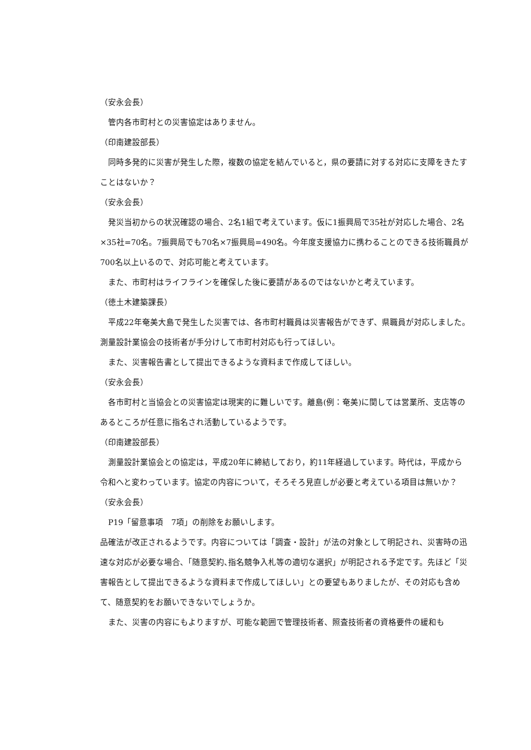（安永会長）
管内各市町村との災害協定はありません。
（印南建設部長）
同時多発的に災害が発生した際，複数の協定を結んでいると，県の要請に対する対応に支障をきたすことはないか？
（安永会長）
発災当初からの状況確認の場合、2名1組で考えています。仮に1振興局で35社が対応した場合、2名×35社=70名。7振興局でも70名×7振興局=490名。今年度支援協力に携わることのできる技術職員が700名以上いるので、対応可能と考えています。
また、市町村はライフラインを確保した後に要請があるのではないかと考えています。
（徳土木建築課長）
平成22年奄美大島で発生した災害では、各市町村職員は災害報告ができず、県職員が対応しました。測量設計業協会の技術者が手分けして市町村対応も行ってほしい。
また、災害報告書として提出できるような資料まで作成してほしい。
（安永会長）
各市町村と当協会との災害協定は現実的に難しいです。離島(例：奄美)に関しては営業所、支店等のあるところが任意に指名され活動しているようです。
（印南建設部長）
測量設計業協会との協定は，平成20年に締結しており，約11年経過しています。時代は，平成から令和へと変わっています。協定の内容について，そろそろ見直しが必要と考えている項目は無いか？
（安永会長）
P19「留意事項　7項」の削除をお願いします。
品確法が改正されるようです。内容については「調査・設計」が法の対象として明記され、災害時の迅速な対応が必要な場合､「随意契約､指名競争入札等の適切な選択」が明記される予定です。先ほど「災害報告として提出できるような資料まで作成してほしい」との要望もありましたが、その対応も含めて、随意契約をお願いできないでしょうか。
また、災害の内容にもよりますが、可能な範囲で管理技術者、照査技術者の資格要件の緩和も